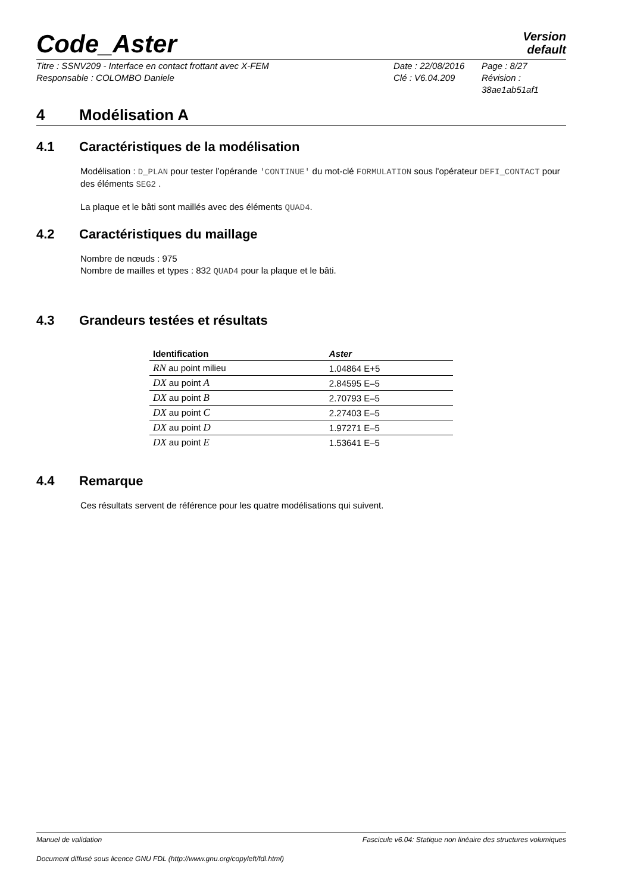Code_Aster
Version
default
Titre : SSNV209 - Interface en contact frottant avec X-FEM Date : 22/08/2016 Page : 8/27 Responsable : COLOMBO Daniele Clé : V6.04.209 Révision : 38ae1ab51af1
4 Modélisation A
4.1 Caractéristiques de la modélisation
Modélisation : D_PLAN pour tester l’opérande 'CONTINUE' du mot-clé FORMULATION sous l'opérateur DEFI_CONTACT pour des éléments SEG2 .
La plaque et le bâti sont maillés avec des éléments QUAD4.
4.2 Caractéristiques du maillage
Nombre de nœuds : 975
Nombre de mailles et types : 832 QUAD4 pour la plaque et le bâti.
4.3 Grandeurs testées et résultats
| Identification | Aster |
| --- | --- |
| RN au point milieu | 1.04864 E+5 |
| DX au point A | 2.84595 E–5 |
| DX au point B | 2.70793 E–5 |
| DX au point C | 2.27403 E–5 |
| DX au point D | 1.97271 E–5 |
| DX au point E | 1.53641 E–5 |
4.4 Remarque
Ces résultats servent de référence pour les quatre modélisations qui suivent.
Manuel de validation Fascicule v6.04: Statique non linéaire des structures volumiques
Document diffusé sous licence GNU FDL (http://www.gnu.org/copyleft/fdl.html)